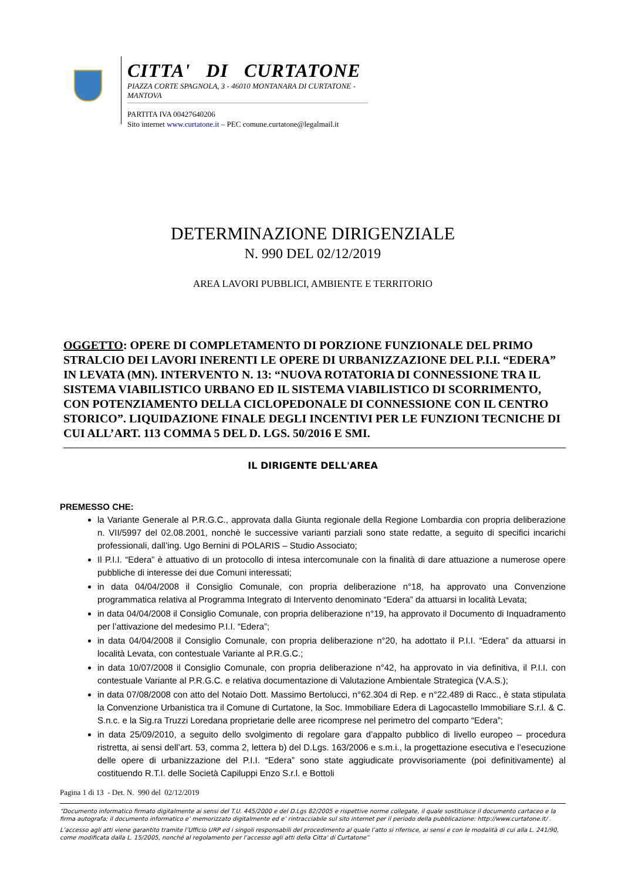CITTA' DI CURTATONE
PIAZZA CORTE SPAGNOLA, 3 - 46010 MONTANARA DI CURTATONE - MANTOVA
PARTITA IVA 00427640206
Sito internet www.curtatone.it – PEC comune.curtatone@legalmail.it
DETERMINAZIONE DIRIGENZIALE
N. 990 DEL 02/12/2019
AREA LAVORI PUBBLICI, AMBIENTE E TERRITORIO
OGGETTO: OPERE DI COMPLETAMENTO DI PORZIONE FUNZIONALE DEL PRIMO STRALCIO DEI LAVORI INERENTI LE OPERE DI URBANIZZAZIONE DEL P.I.I. “EDERA” IN LEVATA (MN). INTERVENTO N. 13: “NUOVA ROTATORIA DI CONNESSIONE TRA IL SISTEMA VIABILISTICO URBANO ED IL SISTEMA VIABILISTICO DI SCORRIMENTO, CON POTENZIAMENTO DELLA CICLOPEDONALE DI CONNESSIONE CON IL CENTRO STORICO”. LIQUIDAZIONE FINALE DEGLI INCENTIVI PER LE FUNZIONI TECNICHE DI CUI ALL’ART. 113 COMMA 5 DEL D. LGS. 50/2016 E SMI.
IL DIRIGENTE DELL'AREA
PREMESSO CHE:
la Variante Generale al P.R.G.C., approvata dalla Giunta regionale della Regione Lombardia con propria deliberazione n. VII/5997 del 02.08.2001, nonchè le successive varianti parziali sono state redatte, a seguito di specifici incarichi professionali, dall’ing. Ugo Bernini di POLARIS – Studio Associato;
Il P.I.I. “Edera” è attuativo di un protocollo di intesa intercomunale con la finalità di dare attuazione a numerose opere pubbliche di interesse dei due Comuni interessati;
in data 04/04/2008 il Consiglio Comunale, con propria deliberazione n°18, ha approvato una Convenzione programmatica relativa al Programma Integrato di Intervento denominato “Edera” da attuarsi in località Levata;
in data 04/04/2008 il Consiglio Comunale, con propria deliberazione n°19, ha approvato il Documento di Inquadramento per l’attivazione del medesimo P.I.I. “Edera”;
in data 04/04/2008 il Consiglio Comunale, con propria deliberazione n°20, ha adottato il P.I.I. “Edera” da attuarsi in località Levata, con contestuale Variante al P.R.G.C.;
in data 10/07/2008 il Consiglio Comunale, con propria deliberazione n°42, ha approvato in via definitiva, il P.I.I. con contestuale Variante al P.R.G.C. e relativa documentazione di Valutazione Ambientale Strategica (V.A.S.);
in data 07/08/2008 con atto del Notaio Dott. Massimo Bertolucci, n°62.304 di Rep. e n°22.489 di Racc., è stata stipulata la Convenzione Urbanistica tra il Comune di Curtatone, la Soc. Immobiliare Edera di Lagocastello Immobiliare S.r.l. & C. S.n.c. e la Sig.ra Truzzi Loredana proprietarie delle aree ricomprese nel perimetro del comparto “Edera”;
in data 25/09/2010, a seguito dello svolgimento di regolare gara d’appalto pubblico di livello europeo – procedura ristretta, ai sensi dell’art. 53, comma 2, lettera b) del D.Lgs. 163/2006 e s.m.i., la progettazione esecutiva e l’esecuzione delle opere di urbanizzazione del P.I.I. “Edera” sono state aggiudicate provvisoriamente (poi definitivamente) al costituendo R.T.I. delle Società Capiluppi Enzo S.r.l. e Bottoli
Pagina 1 di 13 - Det. N. 990 del 02/12/2019
“Documento informatico firmato digitalmente ai sensi del T.U. 445/2000 e del D.Lgs 82/2005 e rispettive norme collegate, il quale sostituisce il documento cartaceo e la firma autografa; il documento informatico e’ memorizzato digitalmente ed e’ rintracciabile sul sito internet per il periodo della pubblicazione: http://www.curtatone.it/ .
L’accesso agli atti viene garantito tramite l’Ufficio URP ed i singoli responsabili del procedimento al quale l’atto si riferisce, ai sensi e con le modalità di cui alla L. 241/90, come modificata dalla L. 15/2005, nonché al regolamento per l’accesso agli atti della Citta' di Curtatone”